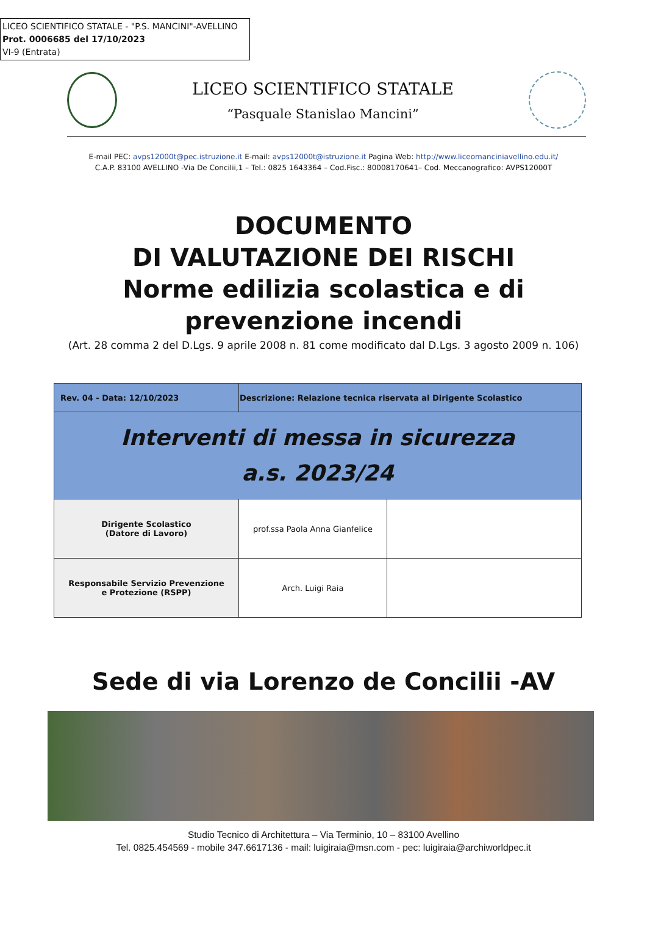LICEO SCIENTIFICO STATALE - "P.S. MANCINI"-AVELLINO
Prot. 0006685 del 17/10/2023
VI-9 (Entrata)
LICEO SCIENTIFICO STATALE
“Pasquale Stanislao Mancini”
E-mail PEC: avps12000t@pec.istruzione.it E-mail: avps12000t@istruzione.it Pagina Web: http://www.liceomanciniavellino.edu.it/
C.A.P. 83100 AVELLINO -Via De Concilii,1 – Tel.: 0825 1643364 – Cod.Fisc.: 80008170641– Cod. Meccanografico: AVPS12000T
DOCUMENTO
DI VALUTAZIONE DEI RISCHI
Norme edilizia scolastica e di
prevenzione incendi
(Art. 28 comma 2 del D.Lgs. 9 aprile 2008 n. 81 come modificato dal D.Lgs. 3 agosto 2009 n. 106)
| Rev. 04 - Data: 12/10/2023 | Descrizione: Relazione tecnica riservata al Dirigente Scolastico | |
| Interventi di messa in sicurezza a.s. 2023/24 | | |
| Dirigente Scolastico (Datore di Lavoro) | prof.ssa Paola Anna Gianfelice | |
| Responsabile Servizio Prevenzione e Protezione (RSPP) | Arch. Luigi Raia | |
Sede di via Lorenzo de Concilii -AV
Studio Tecnico di Architettura – Via Terminio, 10 – 83100 Avellino
Tel. 0825.454569 - mobile 347.6617136 - mail: luigiraia@msn.com - pec: luigiraia@archiworldpec.it